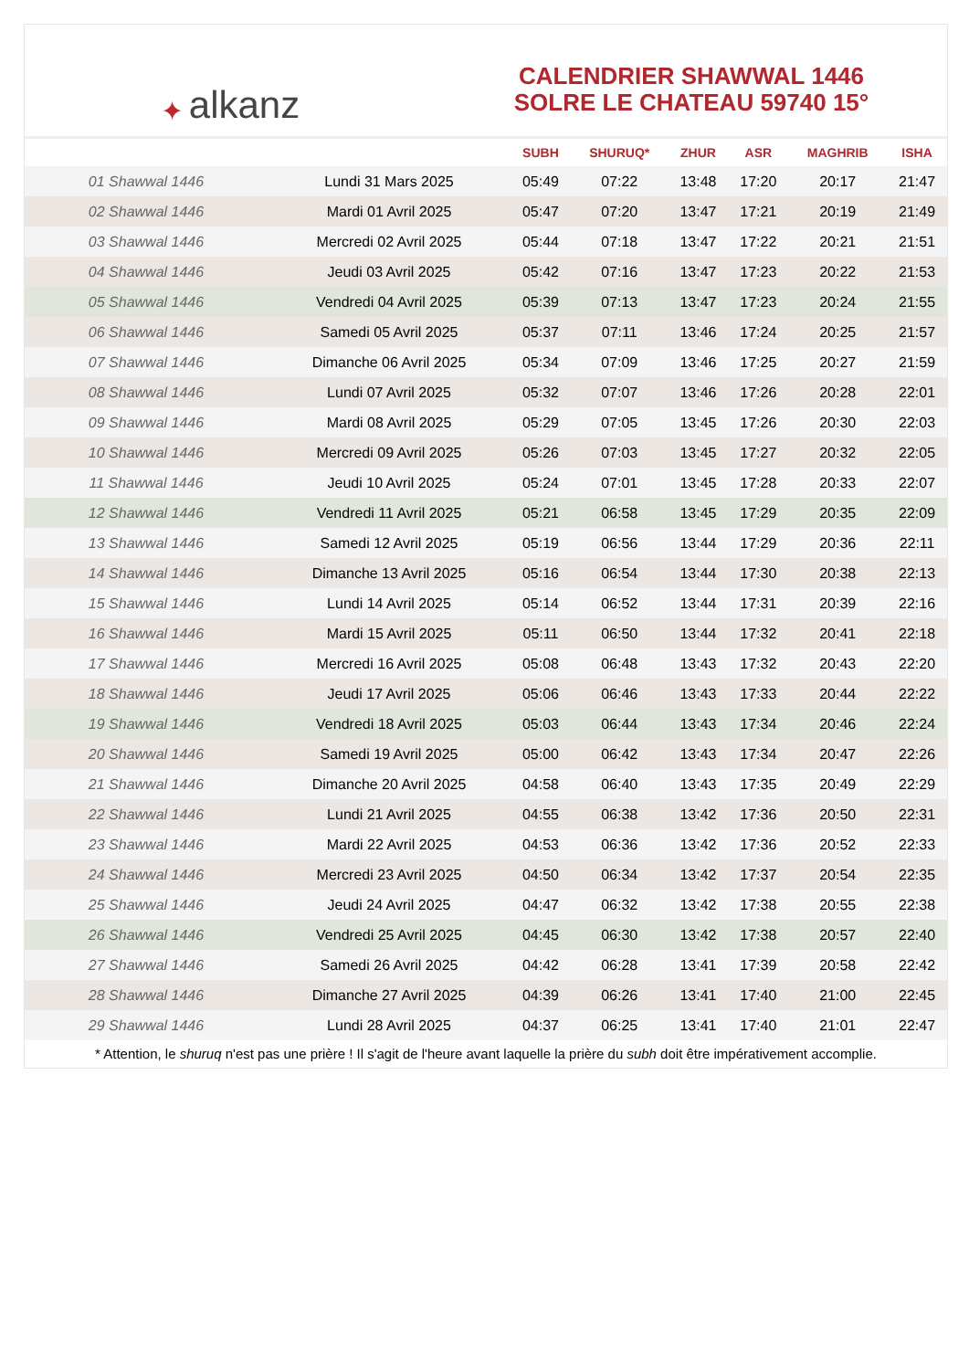✦ alkanz
CALENDRIER SHAWWAL 1446
SOLRE LE CHATEAU 59740 15°
| | | SUBH | SHURUQ* | ZHUR | ASR | MAGHRIB | ISHA |
| --- | --- | --- | --- | --- | --- | --- | --- |
| 01 Shawwal 1446 | Lundi 31 Mars 2025 | 05:49 | 07:22 | 13:48 | 17:20 | 20:17 | 21:47 |
| 02 Shawwal 1446 | Mardi 01 Avril 2025 | 05:47 | 07:20 | 13:47 | 17:21 | 20:19 | 21:49 |
| 03 Shawwal 1446 | Mercredi 02 Avril 2025 | 05:44 | 07:18 | 13:47 | 17:22 | 20:21 | 21:51 |
| 04 Shawwal 1446 | Jeudi 03 Avril 2025 | 05:42 | 07:16 | 13:47 | 17:23 | 20:22 | 21:53 |
| 05 Shawwal 1446 | Vendredi 04 Avril 2025 | 05:39 | 07:13 | 13:47 | 17:23 | 20:24 | 21:55 |
| 06 Shawwal 1446 | Samedi 05 Avril 2025 | 05:37 | 07:11 | 13:46 | 17:24 | 20:25 | 21:57 |
| 07 Shawwal 1446 | Dimanche 06 Avril 2025 | 05:34 | 07:09 | 13:46 | 17:25 | 20:27 | 21:59 |
| 08 Shawwal 1446 | Lundi 07 Avril 2025 | 05:32 | 07:07 | 13:46 | 17:26 | 20:28 | 22:01 |
| 09 Shawwal 1446 | Mardi 08 Avril 2025 | 05:29 | 07:05 | 13:45 | 17:26 | 20:30 | 22:03 |
| 10 Shawwal 1446 | Mercredi 09 Avril 2025 | 05:26 | 07:03 | 13:45 | 17:27 | 20:32 | 22:05 |
| 11 Shawwal 1446 | Jeudi 10 Avril 2025 | 05:24 | 07:01 | 13:45 | 17:28 | 20:33 | 22:07 |
| 12 Shawwal 1446 | Vendredi 11 Avril 2025 | 05:21 | 06:58 | 13:45 | 17:29 | 20:35 | 22:09 |
| 13 Shawwal 1446 | Samedi 12 Avril 2025 | 05:19 | 06:56 | 13:44 | 17:29 | 20:36 | 22:11 |
| 14 Shawwal 1446 | Dimanche 13 Avril 2025 | 05:16 | 06:54 | 13:44 | 17:30 | 20:38 | 22:13 |
| 15 Shawwal 1446 | Lundi 14 Avril 2025 | 05:14 | 06:52 | 13:44 | 17:31 | 20:39 | 22:16 |
| 16 Shawwal 1446 | Mardi 15 Avril 2025 | 05:11 | 06:50 | 13:44 | 17:32 | 20:41 | 22:18 |
| 17 Shawwal 1446 | Mercredi 16 Avril 2025 | 05:08 | 06:48 | 13:43 | 17:32 | 20:43 | 22:20 |
| 18 Shawwal 1446 | Jeudi 17 Avril 2025 | 05:06 | 06:46 | 13:43 | 17:33 | 20:44 | 22:22 |
| 19 Shawwal 1446 | Vendredi 18 Avril 2025 | 05:03 | 06:44 | 13:43 | 17:34 | 20:46 | 22:24 |
| 20 Shawwal 1446 | Samedi 19 Avril 2025 | 05:00 | 06:42 | 13:43 | 17:34 | 20:47 | 22:26 |
| 21 Shawwal 1446 | Dimanche 20 Avril 2025 | 04:58 | 06:40 | 13:43 | 17:35 | 20:49 | 22:29 |
| 22 Shawwal 1446 | Lundi 21 Avril 2025 | 04:55 | 06:38 | 13:42 | 17:36 | 20:50 | 22:31 |
| 23 Shawwal 1446 | Mardi 22 Avril 2025 | 04:53 | 06:36 | 13:42 | 17:36 | 20:52 | 22:33 |
| 24 Shawwal 1446 | Mercredi 23 Avril 2025 | 04:50 | 06:34 | 13:42 | 17:37 | 20:54 | 22:35 |
| 25 Shawwal 1446 | Jeudi 24 Avril 2025 | 04:47 | 06:32 | 13:42 | 17:38 | 20:55 | 22:38 |
| 26 Shawwal 1446 | Vendredi 25 Avril 2025 | 04:45 | 06:30 | 13:42 | 17:38 | 20:57 | 22:40 |
| 27 Shawwal 1446 | Samedi 26 Avril 2025 | 04:42 | 06:28 | 13:41 | 17:39 | 20:58 | 22:42 |
| 28 Shawwal 1446 | Dimanche 27 Avril 2025 | 04:39 | 06:26 | 13:41 | 17:40 | 21:00 | 22:45 |
| 29 Shawwal 1446 | Lundi 28 Avril 2025 | 04:37 | 06:25 | 13:41 | 17:40 | 21:01 | 22:47 |
* Attention, le shuruq n'est pas une prière ! Il s'agit de l'heure avant laquelle la prière du subh doit être impérativement accomplie.